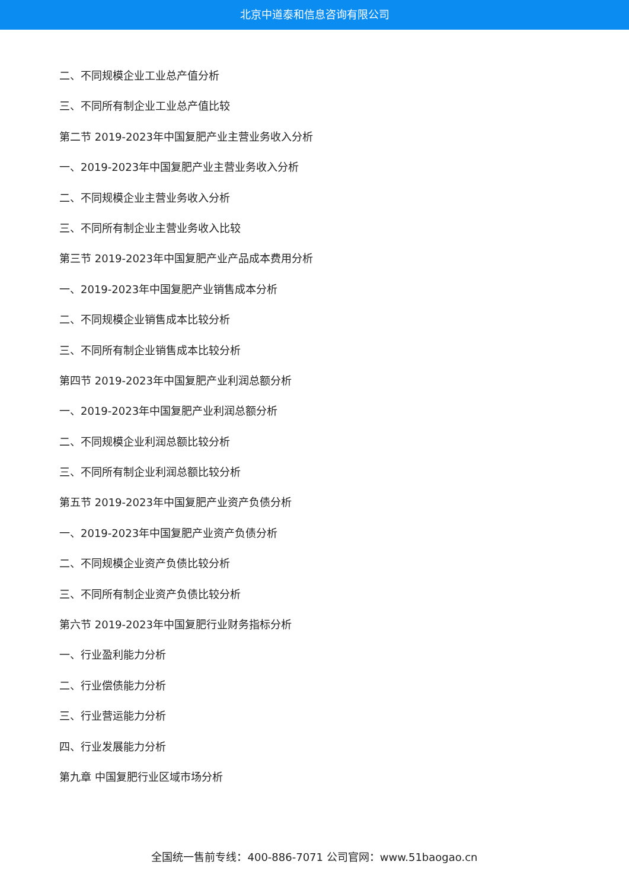北京中道泰和信息咨询有限公司
二、不同规模企业工业总产值分析
三、不同所有制企业工业总产值比较
第二节 2019-2023年中国复肥产业主营业务收入分析
一、2019-2023年中国复肥产业主营业务收入分析
二、不同规模企业主营业务收入分析
三、不同所有制企业主营业务收入比较
第三节 2019-2023年中国复肥产业产品成本费用分析
一、2019-2023年中国复肥产业销售成本分析
二、不同规模企业销售成本比较分析
三、不同所有制企业销售成本比较分析
第四节 2019-2023年中国复肥产业利润总额分析
一、2019-2023年中国复肥产业利润总额分析
二、不同规模企业利润总额比较分析
三、不同所有制企业利润总额比较分析
第五节 2019-2023年中国复肥产业资产负债分析
一、2019-2023年中国复肥产业资产负债分析
二、不同规模企业资产负债比较分析
三、不同所有制企业资产负债比较分析
第六节 2019-2023年中国复肥行业财务指标分析
一、行业盈利能力分析
二、行业偿债能力分析
三、行业营运能力分析
四、行业发展能力分析
第九章 中国复肥行业区域市场分析
全国统一售前专线：400-886-7071 公司官网：www.51baogao.cn